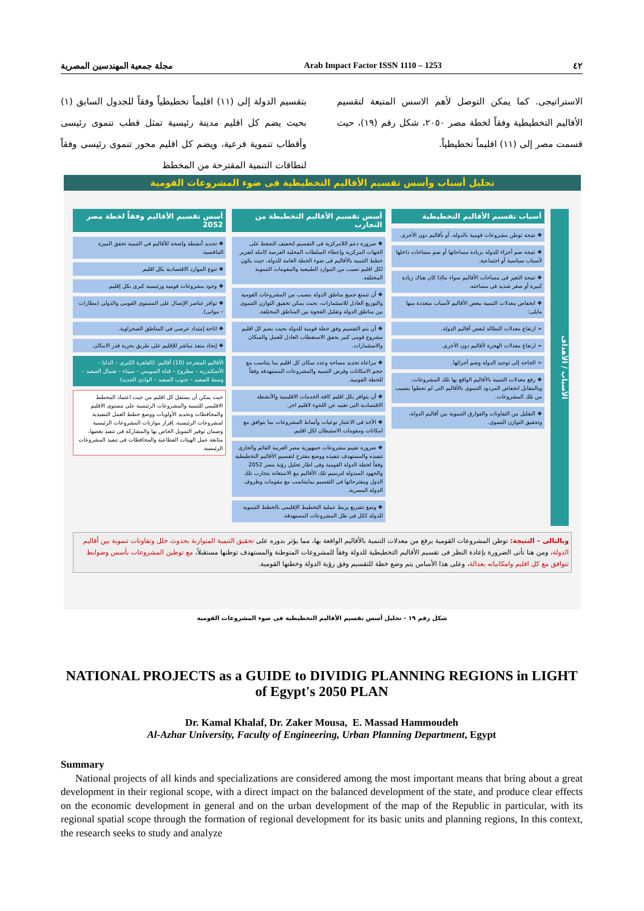مجلة جمعية المهندسين المصرية Arab Impact Factor ISSN 1110 – 1253 ٤٢
بتقسيم الدولة إلى (١١) اقليماً تخطيطياً وفقاً للجدول السابق (١) بحيث يضم كل اقليم مدينة رئيسية تمثل قطب تنموى رئيسى وأقطاب تنموية فرعية، ويضم كل اقليم محور تنموى رئيسى وفقاً لنطاقات التنمية المقترحة من المخطط
الاستراتيجى. كما يمكن التوصل لأهم الاسس المتبعة لتقسيم الأقاليم التخطيطية وفقاً لخطة مصر ٢٠٥٠، شكل رقم (١٩)، حيث قسمت مصر إلى (١١) اقليماً تخطيطياً.
تحليل أسباب وأسس تقسيم الأقاليم التخطيطية فى ضوء المشروعات القومية
الأسباب / الأهداف
أسباب تقسيم الأقاليم التخطيطية
❖ نتيجة توطن مشروعات قومية بالدولة، أو بأقاليم دون الأخرى.
❖ نتيجة ضم أجزاء للدولة بزيادة مساحاتها أو ضم مساحات داخلها لأسباب سياسية أو اجتماعية.
❖ نتيجة التغير فى مساحات الأقاليم سواء ماإذا كان هناك زيادة كبيرة أو صغر شديد فى مساحته.
❖ انخفاض معدلات التنمية ببعض الأقاليم لأسباب متعددة منها مايلى:
➢ ارتفاع معدلات البطالة لبعض أقاليم الدولة.
➢ ارتفاع معدلات الهجرة لأقاليم دون الأخرى.
➢ الحاجة إلى توحيد الدولة وضم أجزائها.
❖ رفع معدلات التنمية بالأقاليم الواقع بها تلك المشروعات، وبالمقابل انخفاض المردود التنموى بالأقاليم التى لم تحظوا بنصيب من تلك المشروعات.
❖ التقليل من التفاوتات والفوارق التنموية بين أقاليم الدولة، وتحقيق التوازن التنموى.
أسس تقسيم الأقاليم التخطيطة من التجارب
❖ ضرورة دعم اللامركزية فى التقسيم لتخفيف الضغط على الجهات المركزية وإعطاء السلطات المحلية الفرصة كاملة لتقرير خطط التنمية بالأقاليم فى ضوء الخطة العامة للدولة، حيث يكون لكل اقليم نصيب من الموارد الطبيعية والمقومات التنموية المختلفة.
❖ أن تتمتع جميع مناطق الدولة بنصيب من المشروعات القومية والتوزيع العادل للاستثمارات، بحيث يمكن تحقيق التوازن التنموى بين مناطق الدولة وتقليل الفجوة بين المناطق المختلفة.
❖ أن يتم التقسيم وفق خطة قومية للدولة بحيث يضم كل اقليم مشروع قومى كبير يحقق الاستقطاب العادل للعمل والسكان والاستثمارات.
❖ مراعاة تحديد مساحة وعدد سكان كل اقليم بما يتناسب مع حجم الامكانات وفرص التنمية والمشروعات المستهدفة وفقاً للخطة القومية.
❖ أن يتوافر بكل اقليم كافة الخدمات الاقليمية والأنشطة الاقتصادية التى تغنيه عن اللجوء لاقليم اخر.
❖ الأخذ فى الاعتبار نوعيات وأنماط المشروعات بما يتوافق مع امكانات ومقومات الاستيطان لكل اقليم.
❖ ضرورة تقييم مشروعات جمهورية مصر العربية القائم والجارى تنفيذه والمستهدف تنفيذه ووضع مقترح لتقسيم الأقاليم التخطيطية وفقاً لخطة الدولة القومية وفى اطار تحليل رؤية مصر 2052 والجهود المبذولة لترسيم تلك الأقاليم مع الاستعانة بتجارب تلك الدول ومقترحاتها فى التقسيم بمايتناسب مع مقومات وظروف الدولة المصرية.
❖ وضع تشريع يربط عملية التخطيط الإقليمى بالخطط التنموية للدولة ككل فى ظل المشروعات المستهدفة.
أسس تقسيم الأقاليم وفقاً لخطة مصر 2052
❖ تحديد أنشطة واضحة للأقاليم فى التنمية تحقق الميزة التنافسية.
❖ تنوع الموارد الاقتصادية بكل اقليم.
❖ وجود مشروعات قومية ورئيسية كبرى بكل إقليم.
❖ توافر عناصر الإتصال على المستوى القومى والدولى (مطارات – موانى).
❖ اتاحة إمتداد عرضى فى المناطق الصحراوية.
❖ إيجاد منفذ مباشر للإقليم على طريق بحرية قدر الامكان.
الأقاليم المقترحة (10) أقاليم: (القاهرة الكبرى – الدلتا – الأسكندرية – مطروح – قناة السويس – سيناء – شمال الصعيد – وسط الصعيد – جنوب الصعيد – الوادى الجديد)
حيث يمكن أن يستقل كل اقليم من حيث اعتماد المخطط الاقليمى للتنمية والمشروعات الرئيسية على مستوى الاقليم والمحافظات وتحديد الأولويات ووضع خطط العمل التنفيذية لمشروعات الرئيسية، إقرار موازنات المشروعات الرئيسية وضمان توفير التمويل الخاص بها والمشاركة فى تنفيذ بعضها، متابعة عمل الهيئات القطاعية والمحافظات فى تنفيذ المشروعات الرئيسية.
وبالتالى – النتيجة: توطن المشروعات القومية يرفع من معدلات التنمية بالأقاليم الواقعة بها، مما يؤثر بدوره على تحقيق التنمية المتوازنة بحدوث خلل وتفاوتات تنموية بين أقاليم الدولة، ومن هنا تأتى الضرورة بإعادة النظر فى تقسيم الأقاليم التخطيطية للدولة وفقاً للمشروعات المتوطنة والمستهدف توطنها مستقبلاً، مع توطين المشروعات بأسس وضوابط تتوافق مع كل اقليم وامكانياته بعدالة، وعلى هذا الأساس يتم وضع خطة للتقسيم وفق رؤية الدولة وخطتها القومية.
شكل رقم ١٩ - تحليل أسس تقسيم الأقاليم التخطيطية فى ضوء المشروعات القومية
NATIONAL PROJECTS as a GUIDE to DIVIDIG PLANNING REGIONS in LIGHT of Egypt's 2050 PLAN
Dr. Kamal Khalaf, Dr. Zaker Mousa, E. Massad Hammoudeh
Al-Azhar University, Faculty of Engineering, Urban Planning Department, Egypt
Summary
National projects of all kinds and specializations are considered among the most important means that bring about a great development in their regional scope, with a direct impact on the balanced development of the state, and produce clear effects on the economic development in general and on the urban development of the map of the Republic in particular, with its regional spatial scope through the formation of regional development for its basic units and planning regions, In this context, the research seeks to study and analyze